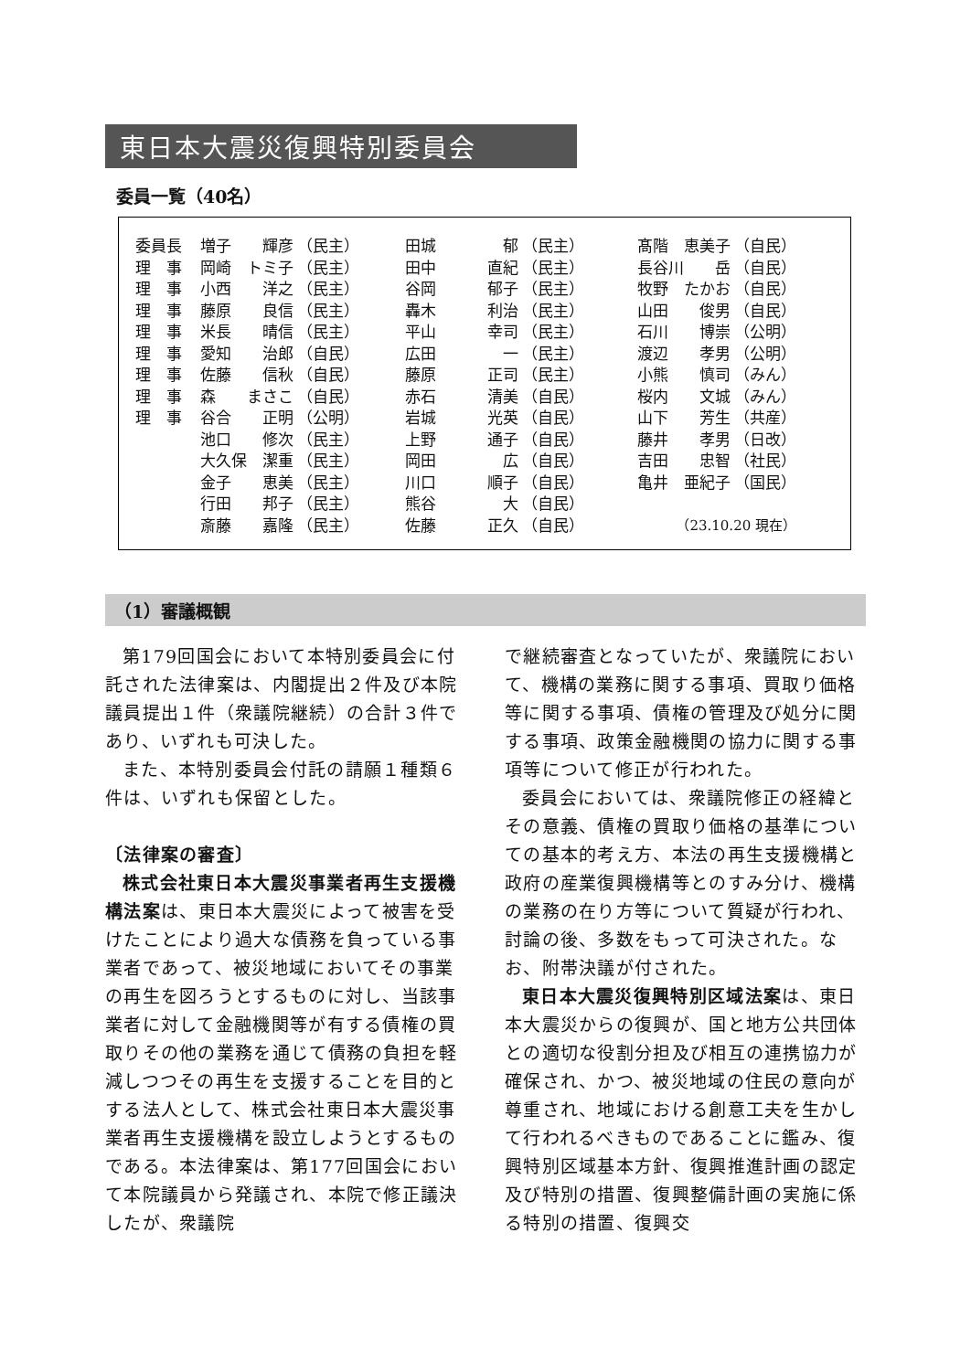東日本大震災復興特別委員会
委員一覧（40名）
| 委員長 | 増子 | 輝彦 | （民主） | 田城 | 郁 | （民主） | 髙階 | 恵美子 | （自民） |
| 理 事 | 岡崎 | トミ子 | （民主） | 田中 | 直紀 | （民主） | 長谷川 | 岳 | （自民） |
| 理 事 | 小西 | 洋之 | （民主） | 谷岡 | 郁子 | （民主） | 牧野 | たかお | （自民） |
| 理 事 | 藤原 | 良信 | （民主） | 轟木 | 利治 | （民主） | 山田 | 俊男 | （自民） |
| 理 事 | 米長 | 晴信 | （民主） | 平山 | 幸司 | （民主） | 石川 | 博崇 | （公明） |
| 理 事 | 愛知 | 治郎 | （自民） | 広田 | 一 | （民主） | 渡辺 | 孝男 | （公明） |
| 理 事 | 佐藤 | 信秋 | （自民） | 藤原 | 正司 | （民主） | 小熊 | 慎司 | （みん） |
| 理 事 | 森 | まさこ | （自民） | 赤石 | 清美 | （自民） | 桜内 | 文城 | （みん） |
| 理 事 | 谷合 | 正明 | （公明） | 岩城 | 光英 | （自民） | 山下 | 芳生 | （共産） |
| | 池口 | 修次 | （民主） | 上野 | 通子 | （自民） | 藤井 | 孝男 | （日改） |
| | 大久保 | 潔重 | （民主） | 岡田 | 広 | （自民） | 吉田 | 忠智 | （社民） |
| | 金子 | 恵美 | （民主） | 川口 | 順子 | （自民） | 亀井 | 亜紀子 | （国民） |
| | 行田 | 邦子 | （民主） | 熊谷 | 大 | （自民） | | | |
| | 斎藤 | 嘉隆 | （民主） | 佐藤 | 正久 | （自民） | （23.10.20 現在） | | |
（1）審議概観
第179回国会において本特別委員会に付託された法律案は、内閣提出２件及び本院議員提出１件（衆議院継続）の合計３件であり、いずれも可決した。
また、本特別委員会付託の請願１種類６件は、いずれも保留とした。
〔法律案の審査〕
株式会社東日本大震災事業者再生支援機構法案は、東日本大震災によって被害を受けたことにより過大な債務を負っている事業者であって、被災地域においてその事業の再生を図ろうとするものに対し、当該事業者に対して金融機関等が有する債権の買取りその他の業務を通じて債務の負担を軽減しつつその再生を支援することを目的とする法人として、株式会社東日本大震災事業者再生支援機構を設立しようとするものである。本法律案は、第177回国会において本院議員から発議され、本院で修正議決したが、衆議院
で継続審査となっていたが、衆議院において、機構の業務に関する事項、買取り価格等に関する事項、債権の管理及び処分に関する事項、政策金融機関の協力に関する事項等について修正が行われた。
委員会においては、衆議院修正の経緯とその意義、債権の買取り価格の基準についての基本的考え方、本法の再生支援機構と政府の産業復興機構等とのすみ分け、機構の業務の在り方等について質疑が行われ、討論の後、多数をもって可決された。なお、附帯決議が付された。
東日本大震災復興特別区域法案は、東日本大震災からの復興が、国と地方公共団体との適切な役割分担及び相互の連携協力が確保され、かつ、被災地域の住民の意向が尊重され、地域における創意工夫を生かして行われるべきものであることに鑑み、復興特別区域基本方針、復興推進計画の認定及び特別の措置、復興整備計画の実施に係る特別の措置、復興交